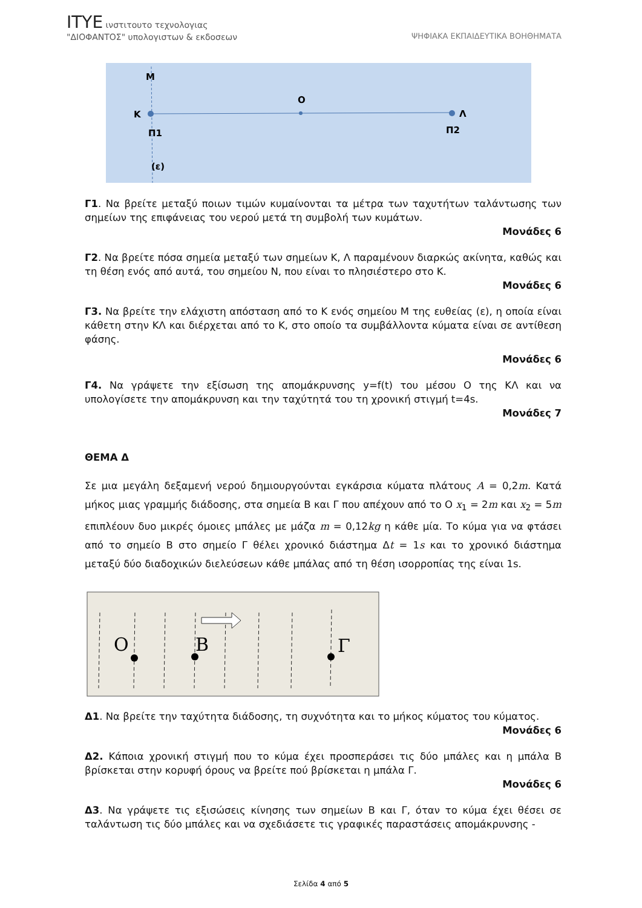ΙΤΥΕ ινστιτουτο τεχνολογιας
"ΔΙΟΦΑΝΤΟΣ" υπολογιστων & εκδοσεων
ΨΗΦΙΑΚΑ ΕΚΠΑΙΔΕΥΤΙΚΑ ΒΟΗΘΗΜΑΤΑ
Μ
Κ
Ο
Λ
Π1
Π2
(ε)
Γ1. Να βρείτε μεταξύ ποιων τιμών κυμαίνονται τα μέτρα των ταχυτήτων ταλάντωσης των σημείων της επιφάνειας του νερού μετά τη συμβολή των κυμάτων.
Μονάδες 6
Γ2. Να βρείτε πόσα σημεία μεταξύ των σημείων Κ, Λ παραμένουν διαρκώς ακίνητα, καθώς και τη θέση ενός από αυτά, του σημείου Ν, που είναι το πλησιέστερο στο Κ.
Μονάδες 6
Γ3. Να βρείτε την ελάχιστη απόσταση από το Κ ενός σημείου Μ της ευθείας (ε), η οποία είναι κάθετη στην ΚΛ και διέρχεται από το Κ, στο οποίο τα συμβάλλοντα κύματα είναι σε αντίθεση φάσης.
Μονάδες 6
Γ4. Να γράψετε την εξίσωση της απομάκρυνσης y=f(t) του μέσου Ο της ΚΛ και να υπολογίσετε την απομάκρυνση και την ταχύτητά του τη χρονική στιγμή t=4s.
Μονάδες 7
ΘΕΜΑ Δ
Σε μια μεγάλη δεξαμενή νερού δημιουργούνται εγκάρσια κύματα πλάτους A = 0,2m. Κατά μήκος μιας γραμμής διάδοσης, στα σημεία Β και Γ που απέχουν από το Ο x<sub>1</sub> = 2m και x<sub>2</sub> = 5m επιπλέουν δυο μικρές όμοιες μπάλες με μάζα m = 0,12kg η κάθε μία. Το κύμα για να φτάσει από το σημείο Β στο σημείο Γ θέλει χρονικό διάστημα Δt = 1s και το χρονικό διάστημα μεταξύ δύο διαδοχικών διελεύσεων κάθε μπάλας από τη θέση ισορροπίας της είναι 1s.
O
B
Γ
Δ1. Να βρείτε την ταχύτητα διάδοσης, τη συχνότητα και το μήκος κύματος του κύματος.
Μονάδες 6
Δ2. Κάποια χρονική στιγμή που το κύμα έχει προσπεράσει τις δύο μπάλες και η μπάλα Β βρίσκεται στην κορυφή όρους να βρείτε πού βρίσκεται η μπάλα Γ.
Μονάδες 6
Δ3. Να γράψετε τις εξισώσεις κίνησης των σημείων Β και Γ, όταν το κύμα έχει θέσει σε ταλάντωση τις δύο μπάλες και να σχεδιάσετε τις γραφικές παραστάσεις απομάκρυνσης -
Σελίδα 4 από 5